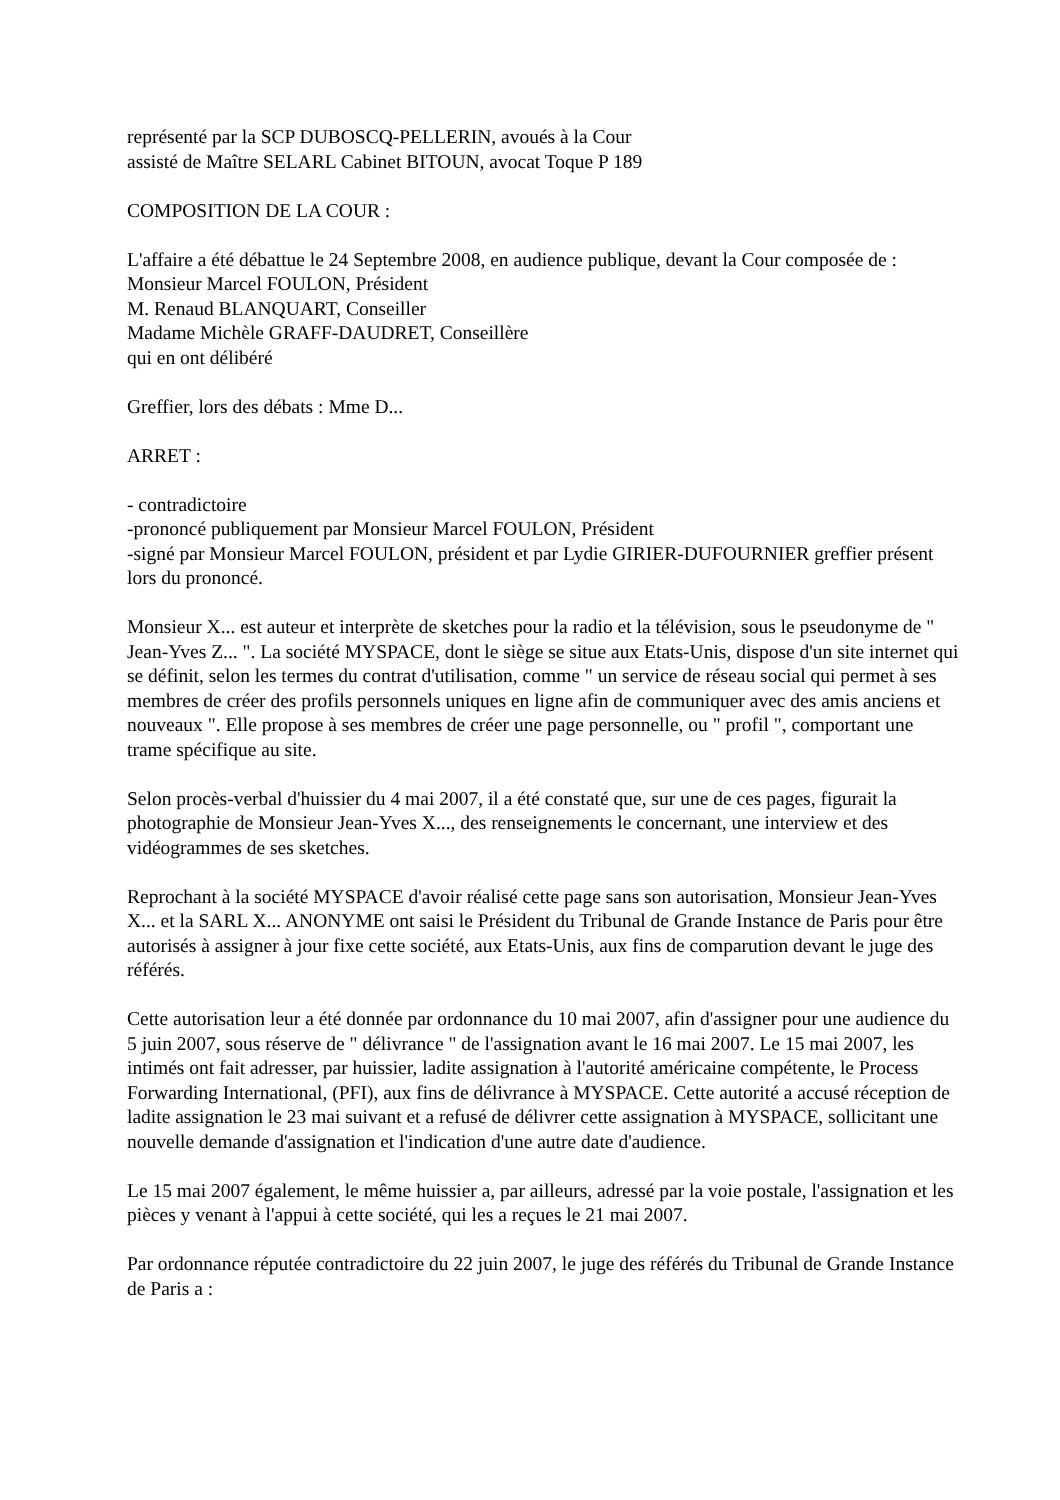représenté par la SCP DUBOSCQ-PELLERIN, avoués à la Cour
assisté de Maître SELARL Cabinet BITOUN, avocat Toque P 189
COMPOSITION DE LA COUR :
L'affaire a été débattue le 24 Septembre 2008, en audience publique, devant la Cour composée de :
Monsieur Marcel FOULON, Président
M. Renaud BLANQUART, Conseiller
Madame Michèle GRAFF-DAUDRET, Conseillère
qui en ont délibéré
Greffier, lors des débats : Mme D...
ARRET :
- contradictoire
-prononcé publiquement par Monsieur Marcel FOULON, Président
-signé par Monsieur Marcel FOULON, président et par Lydie GIRIER-DUFOURNIER greffier présent lors du prononcé.
Monsieur X... est auteur et interprète de sketches pour la radio et la télévision, sous le pseudonyme de " Jean-Yves Z... ". La société MYSPACE, dont le siège se situe aux Etats-Unis, dispose d'un site internet qui se définit, selon les termes du contrat d'utilisation, comme " un service de réseau social qui permet à ses membres de créer des profils personnels uniques en ligne afin de communiquer avec des amis anciens et nouveaux ". Elle propose à ses membres de créer une page personnelle, ou " profil ", comportant une trame spécifique au site.
Selon procès-verbal d'huissier du 4 mai 2007, il a été constaté que, sur une de ces pages, figurait la photographie de Monsieur Jean-Yves X..., des renseignements le concernant, une interview et des vidéogrammes de ses sketches.
Reprochant à la société MYSPACE d'avoir réalisé cette page sans son autorisation, Monsieur Jean-Yves X... et la SARL X... ANONYME ont saisi le Président du Tribunal de Grande Instance de Paris pour être autorisés à assigner à jour fixe cette société, aux Etats-Unis, aux fins de comparution devant le juge des référés.
Cette autorisation leur a été donnée par ordonnance du 10 mai 2007, afin d'assigner pour une audience du 5 juin 2007, sous réserve de " délivrance " de l'assignation avant le 16 mai 2007. Le 15 mai 2007, les intimés ont fait adresser, par huissier, ladite assignation à l'autorité américaine compétente, le Process Forwarding International, (PFI), aux fins de délivrance à MYSPACE. Cette autorité a accusé réception de ladite assignation le 23 mai suivant et a refusé de délivrer cette assignation à MYSPACE, sollicitant une nouvelle demande d'assignation et l'indication d'une autre date d'audience.
Le 15 mai 2007 également, le même huissier a, par ailleurs, adressé par la voie postale, l'assignation et les pièces y venant à l'appui à cette société, qui les a reçues le 21 mai 2007.
Par ordonnance réputée contradictoire du 22 juin 2007, le juge des référés du Tribunal de Grande Instance de Paris a :